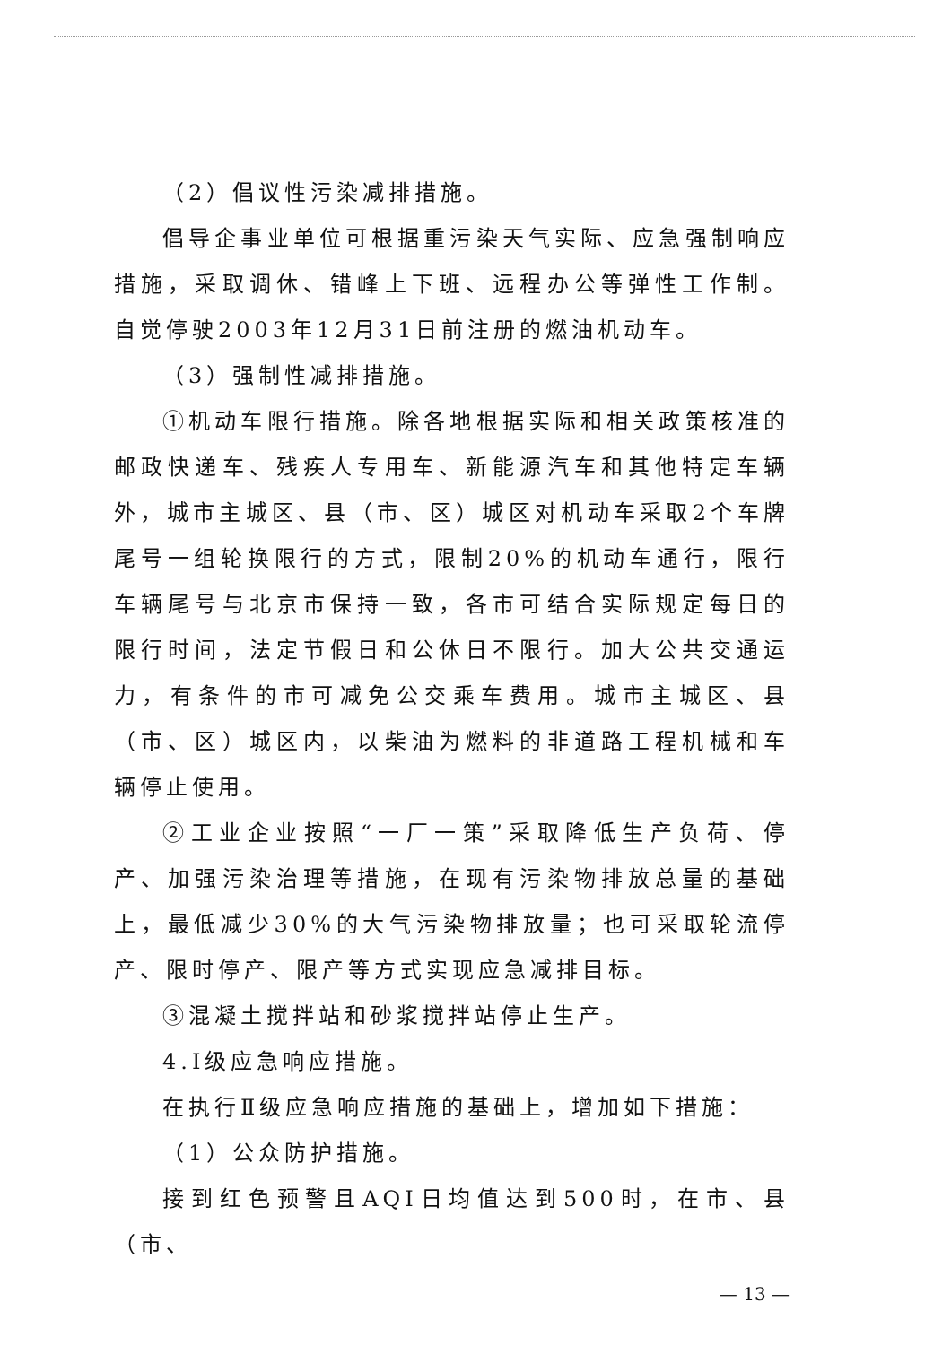（2）倡议性污染减排措施。
倡导企事业单位可根据重污染天气实际、应急强制响应措施，采取调休、错峰上下班、远程办公等弹性工作制。自觉停驶2003年12月31日前注册的燃油机动车。
（3）强制性减排措施。
①机动车限行措施。除各地根据实际和相关政策核准的邮政快递车、残疾人专用车、新能源汽车和其他特定车辆外，城市主城区、县（市、区）城区对机动车采取2个车牌尾号一组轮换限行的方式，限制20%的机动车通行，限行车辆尾号与北京市保持一致，各市可结合实际规定每日的限行时间，法定节假日和公休日不限行。加大公共交通运力，有条件的市可减免公交乘车费用。城市主城区、县（市、区）城区内，以柴油为燃料的非道路工程机械和车辆停止使用。
②工业企业按照“一厂一策”采取降低生产负荷、停产、加强污染治理等措施，在现有污染物排放总量的基础上，最低减少30%的大气污染物排放量；也可采取轮流停产、限时停产、限产等方式实现应急减排目标。
③混凝土搅拌站和砂浆搅拌站停止生产。
4.Ⅰ级应急响应措施。
在执行Ⅱ级应急响应措施的基础上，增加如下措施：
（1）公众防护措施。
接到红色预警且AQI日均值达到500时，在市、县（市、
— 13 —